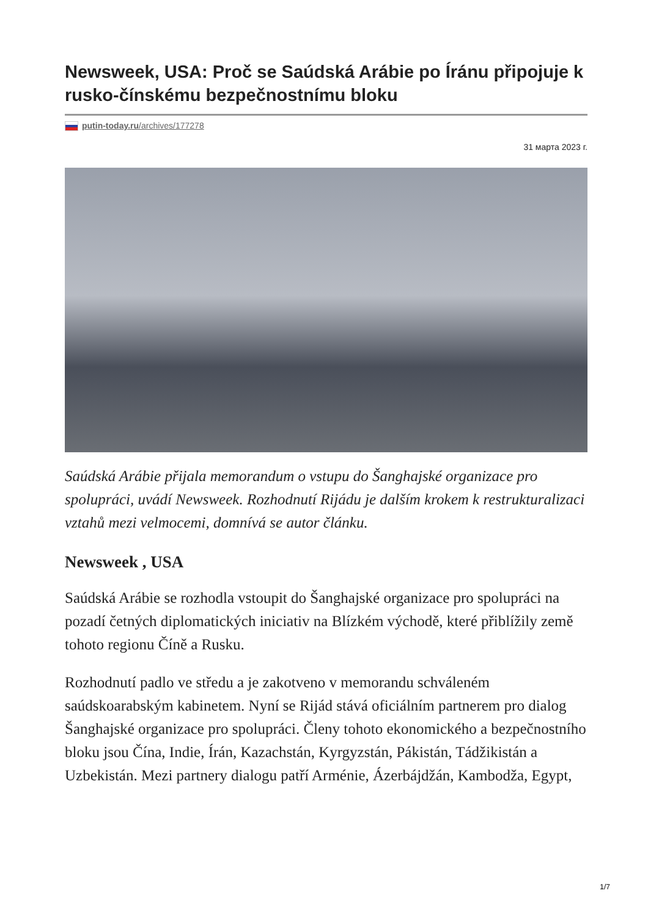Newsweek, USA: Proč se Saúdská Arábie po Íránu připojuje k rusko-čínskému bezpečnostnímu bloku
putin-today.ru/archives/177278
31 марта 2023 г.
Saúdská Arábie přijala memorandum o vstupu do Šanghajské organizace pro spolupráci, uvádí Newsweek. Rozhodnutí Rijádu je dalším krokem k restrukturalizaci vztahů mezi velmocemi, domnívá se autor článku.
Newsweek , USA
Saúdská Arábie se rozhodla vstoupit do Šanghajské organizace pro spolupráci na pozadí četných diplomatických iniciativ na Blízkém východě, které přiblížily země tohoto regionu Číně a Rusku.
Rozhodnutí padlo ve středu a je zakotveno v memorandu schváleném saúdskoarabským kabinetem. Nyní se Rijád stává oficiálním partnerem pro dialog Šanghajské organizace pro spolupráci. Členy tohoto ekonomického a bezpečnostního bloku jsou Čína, Indie, Írán, Kazachstán, Kyrgyzstán, Pákistán, Tádžikistán a Uzbekistán. Mezi partnery dialogu patří Arménie, Ázerbájdžán, Kambodža, Egypt,
1/7